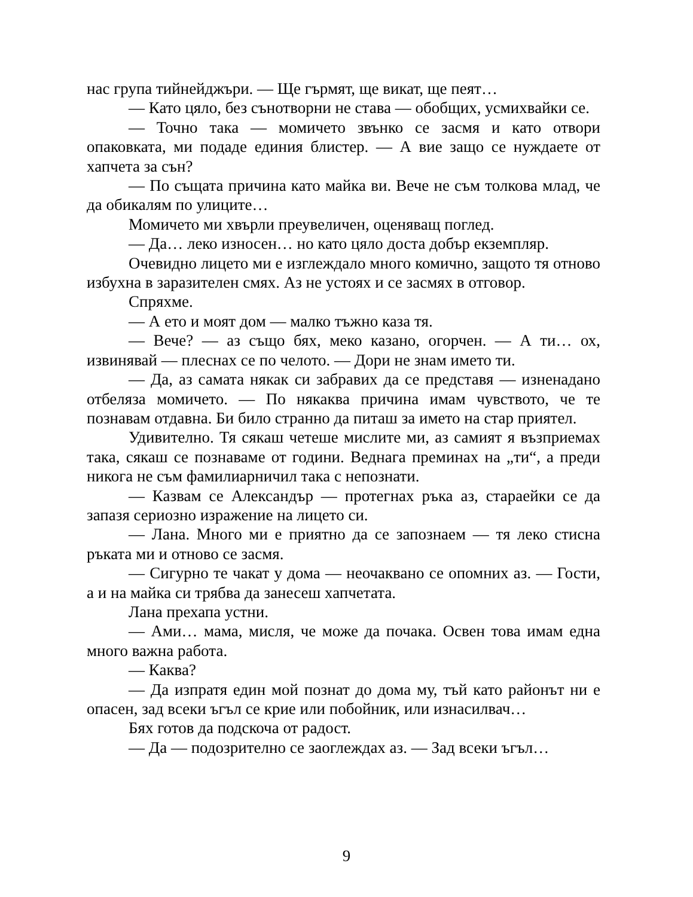нас група тийнейджъри. — Ще гърмят, ще викат, ще пеят…
— Като цяло, без сънотворни не става — обобщих, усмихвайки се.
— Точно така — момичето звънко се засмя и като отвори опаковката, ми подаде единия блистер. — А вие защо се нуждаете от хапчета за сън?
— По същата причина като майка ви. Вече не съм толкова млад, че да обикалям по улиците…
Момичето ми хвърли преувеличен, оценяващ поглед.
— Да… леко износен… но като цяло доста добър екземпляр.
Очевидно лицето ми е изглеждало много комично, защото тя отново избухна в заразителен смях. Аз не устоях и се засмях в отговор.
Спряхме.
— А ето и моят дом — малко тъжно каза тя.
— Вече? — аз също бях, меко казано, огорчен. — А ти… ох, извинявай — плеснах се по челото. — Дори не знам името ти.
— Да, аз самата някак си забравих да се представя — изненадано отбеляза момичето. — По някаква причина имам чувството, че те познавам отдавна. Би било странно да питаш за името на стар приятел.
Удивително. Тя сякаш четеше мислите ми, аз самият я възприемах така, сякаш се познаваме от години. Веднага преминах на „ти“, а преди никога не съм фамилиарничил така с непознати.
— Казвам се Александър — протегнах ръка аз, стараейки се да запазя сериозно изражение на лицето си.
— Лана. Много ми е приятно да се запознаем — тя леко стисна ръката ми и отново се засмя.
— Сигурно те чакат у дома — неочаквано се опомних аз. — Гости, а и на майка си трябва да занесеш хапчетата.
Лана прехапа устни.
— Ами… мама, мисля, че може да почака. Освен това имам една много важна работа.
— Каква?
— Да изпратя един мой познат до дома му, тъй като районът ни е опасен, зад всеки ъгъл се крие или побойник, или изнасилвач…
Бях готов да подскоча от радост.
— Да — подозрително се заоглеждах аз. — Зад всеки ъгъл…
9